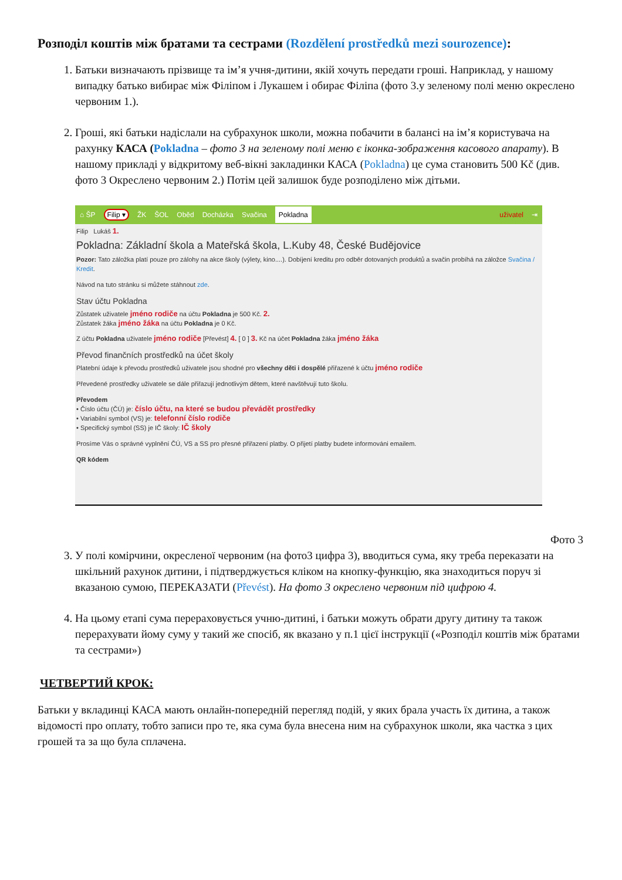Розподіл коштів між братами та сестрами (Rozdělení prostředků mezi sourozence):
1. Батьки визначають прізвище та ім’я учня-дитини, якій хочуть передати гроші. Наприклад, у нашому випадку батько вибирає між Філіпом і Лукашем і обирає Філіпа (фото 3.у зеленому полі меню окреслено червоним 1.).
2. Гроші, які батьки надіслали на субрахунок школи, можна побачити в балансі на ім’я користувача на рахунку КАСА (Pokladna – фото 3 на зеленому полі меню є іконка-зображення касового апарату). В нашому прикладі у відкритому веб-вікні закладинки КАСА (Pokladna) це сума становить 500 Kč (див. фото 3 Окреслено червоним 2.) Потім цей залишок буде розподілено між дітьми.
⌂ ŠP Filip ▾ ŽK ŠOL Oběd Docházka Svačina Pokladna uživatel ⇥
Filip Lukáš 1.
Pokladna: Základní škola a Mateřská škola, L.Kuby 48, České Budějovice
Pozor: Tato záložka platí pouze pro zálohy na akce školy (výlety, kino....). Dobíjení kreditu pro odběr dotovaných produktů a svačin probíhá na záložce Svačina / Kredit.
Návod na tuto stránku si můžete stáhnout zde.
Stav účtu Pokladna
Zůstatek uživatele jméno rodiče na účtu Pokladna je 500 Kč. 2.
Zůstatek žáka jméno žáka na účtu Pokladna je 0 Kč.
Z účtu Pokladna uživatele jméno rodiče [Převést] 4. [ 0 ] 3. Kč na účet Pokladna žáka jméno žáka
Převod finančních prostředků na účet školy
Platební údaje k převodu prostředků uživatele jsou shodné pro všechny děti i dospělé přiřazené k účtu jméno rodiče
Převedené prostředky uživatele se dále přiřazují jednotlivým dětem, které navštěvují tuto školu.
Převodem
• Číslo účtu (ČÚ) je: číslo účtu, na které se budou převádět prostředky
• Variabilní symbol (VS) je: telefonní číslo rodiče
• Specifický symbol (SS) je IČ školy: IČ školy
Prosíme Vás o správné vyplnění ČÚ, VS a SS pro přesné přiřazení platby. O přijetí platby budete informováni emailem.
QR kódem
Фото 3
3. У полі комірчини, окресленої червоним (на фото3 цифра 3), вводиться сума, яку треба переказати на шкільний рахунок дитини, і підтверджується кліком на кнопку-функцію, яка знаходиться поруч зі вказаною сумою, ПЕРЕКАЗАТИ (Převést). На фото 3 окреслено червоним під цифрою 4.
4. На цьому етапі сума перераховується учню-дитині, і батьки можуть обрати другу дитину та також перерахувати йому суму у такий же спосіб, як вказано у п.1 цієї інструкції («Розподіл коштів між братами та сестрами»)
ЧЕТВЕРТИЙ КРОК:
Батьки у вкладинці КАСА мають онлайн-попередній перегляд подій, у яких брала участь їх дитина, а також відомості про оплату, тобто записи про те, яка сума була внесена ним на субрахунок школи, яка частка з цих грошей та за що була сплачена.